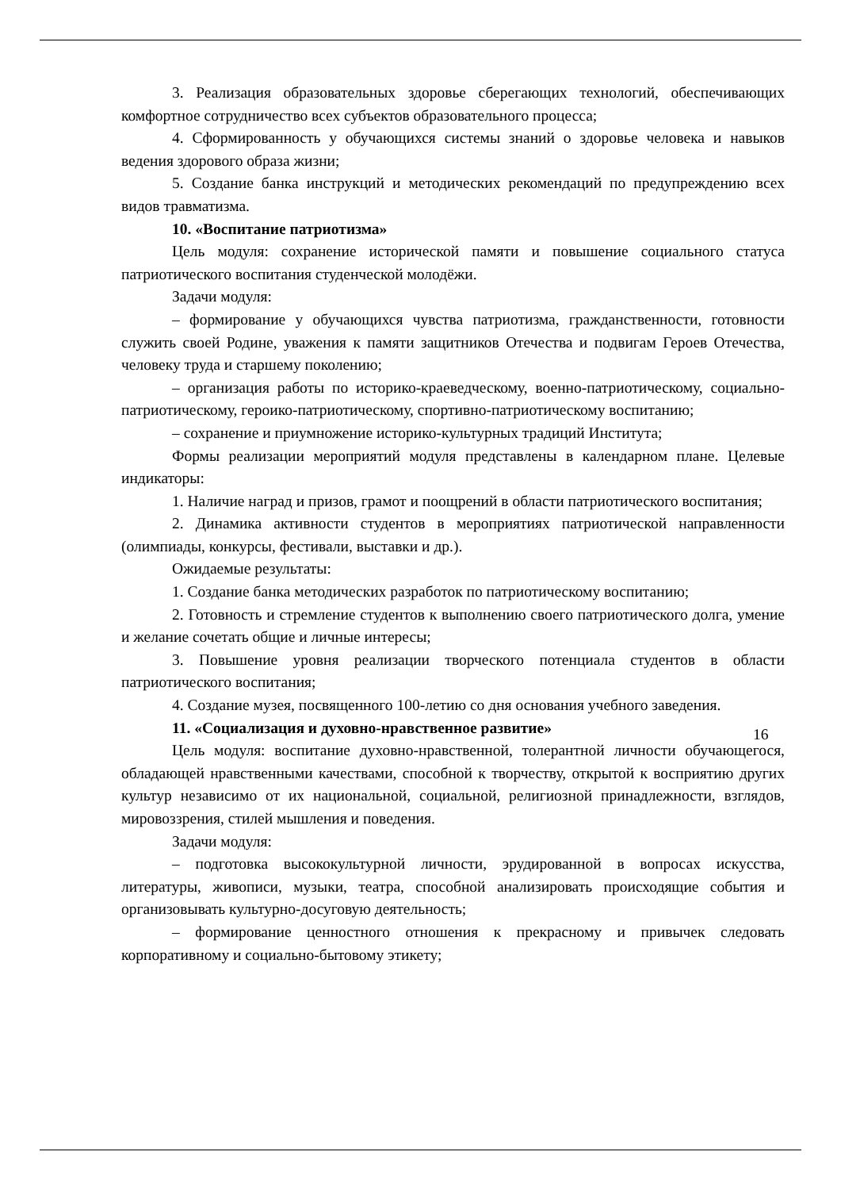3. Реализация образовательных здоровье сберегающих технологий, обеспечивающих комфортное сотрудничество всех субъектов образовательного процесса;
4. Сформированность у обучающихся системы знаний о здоровье человека и навыков ведения здорового образа жизни;
5. Создание банка инструкций и методических рекомендаций по предупреждению всех видов травматизма.
10. «Воспитание патриотизма»
Цель модуля: сохранение исторической памяти и повышение социального статуса патриотического воспитания студенческой молодёжи.
Задачи модуля:
– формирование у обучающихся чувства патриотизма, гражданственности, готовности служить своей Родине, уважения к памяти защитников Отечества и подвигам Героев Отечества, человеку труда и старшему поколению;
– организация работы по историко-краеведческому, военно-патриотическому, социально-патриотическому, героико-патриотическому, спортивно-патриотическому воспитанию;
– сохранение и приумножение историко-культурных традиций Института;
Формы реализации мероприятий модуля представлены в календарном плане. Целевые индикаторы:
1. Наличие наград и призов, грамот и поощрений в области патриотического воспитания;
2. Динамика активности студентов в мероприятиях патриотической направленности (олимпиады, конкурсы, фестивали, выставки и др.).
Ожидаемые результаты:
1. Создание банка методических разработок по патриотическому воспитанию;
2. Готовность и стремление студентов к выполнению своего патриотического долга, умение и желание сочетать общие и личные интересы;
3. Повышение уровня реализации творческого потенциала студентов в области патриотического воспитания;
4. Создание музея, посвященного 100-летию со дня основания учебного заведения.
11. «Социализация и духовно-нравственное развитие»
Цель модуля: воспитание духовно-нравственной, толерантной личности обучающегося, обладающей нравственными качествами, способной к творчеству, открытой к восприятию других культур независимо от их национальной, социальной, религиозной принадлежности, взглядов, мировоззрения, стилей мышления и поведения.
Задачи модуля:
– подготовка высококультурной личности, эрудированной в вопросах искусства, литературы, живописи, музыки, театра, способной анализировать происходящие события и организовывать культурно-досуговую деятельность;
– формирование ценностного отношения к прекрасному и привычек следовать корпоративному и социально-бытовому этикету;
16